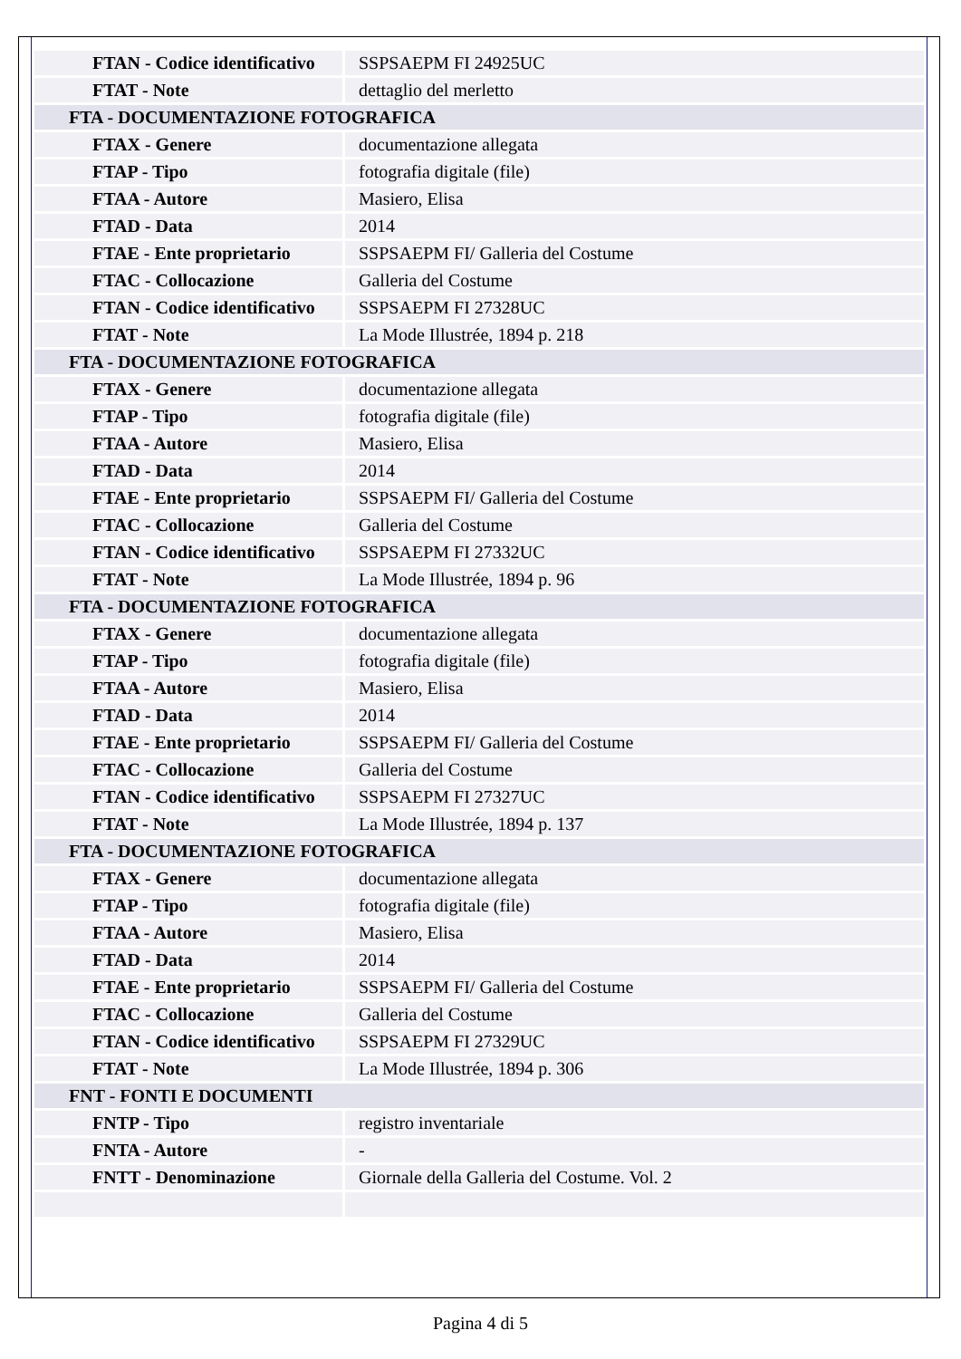| FTAN - Codice identificativo | SSPSAEPM FI 24925UC |
| FTAT - Note | dettaglio del merletto |
| FTA - DOCUMENTAZIONE FOTOGRAFICA | |
| FTAX - Genere | documentazione allegata |
| FTAP - Tipo | fotografia digitale (file) |
| FTAA - Autore | Masiero, Elisa |
| FTAD - Data | 2014 |
| FTAE - Ente proprietario | SSPSAEPM FI/ Galleria del Costume |
| FTAC - Collocazione | Galleria del Costume |
| FTAN - Codice identificativo | SSPSAEPM FI 27328UC |
| FTAT - Note | La Mode Illustrée, 1894 p. 218 |
| FTA - DOCUMENTAZIONE FOTOGRAFICA | |
| FTAX - Genere | documentazione allegata |
| FTAP - Tipo | fotografia digitale (file) |
| FTAA - Autore | Masiero, Elisa |
| FTAD - Data | 2014 |
| FTAE - Ente proprietario | SSPSAEPM FI/ Galleria del Costume |
| FTAC - Collocazione | Galleria del Costume |
| FTAN - Codice identificativo | SSPSAEPM FI 27332UC |
| FTAT - Note | La Mode Illustrée, 1894 p. 96 |
| FTA - DOCUMENTAZIONE FOTOGRAFICA | |
| FTAX - Genere | documentazione allegata |
| FTAP - Tipo | fotografia digitale (file) |
| FTAA - Autore | Masiero, Elisa |
| FTAD - Data | 2014 |
| FTAE - Ente proprietario | SSPSAEPM FI/ Galleria del Costume |
| FTAC - Collocazione | Galleria del Costume |
| FTAN - Codice identificativo | SSPSAEPM FI 27327UC |
| FTAT - Note | La Mode Illustrée, 1894 p. 137 |
| FTA - DOCUMENTAZIONE FOTOGRAFICA | |
| FTAX - Genere | documentazione allegata |
| FTAP - Tipo | fotografia digitale (file) |
| FTAA - Autore | Masiero, Elisa |
| FTAD - Data | 2014 |
| FTAE - Ente proprietario | SSPSAEPM FI/ Galleria del Costume |
| FTAC - Collocazione | Galleria del Costume |
| FTAN - Codice identificativo | SSPSAEPM FI 27329UC |
| FTAT - Note | La Mode Illustrée, 1894 p. 306 |
| FNT - FONTI E DOCUMENTI | |
| FNTP - Tipo | registro inventariale |
| FNTA - Autore | - |
| FNTT - Denominazione | Giornale della Galleria del Costume. Vol. 2 |
Pagina 4 di 5